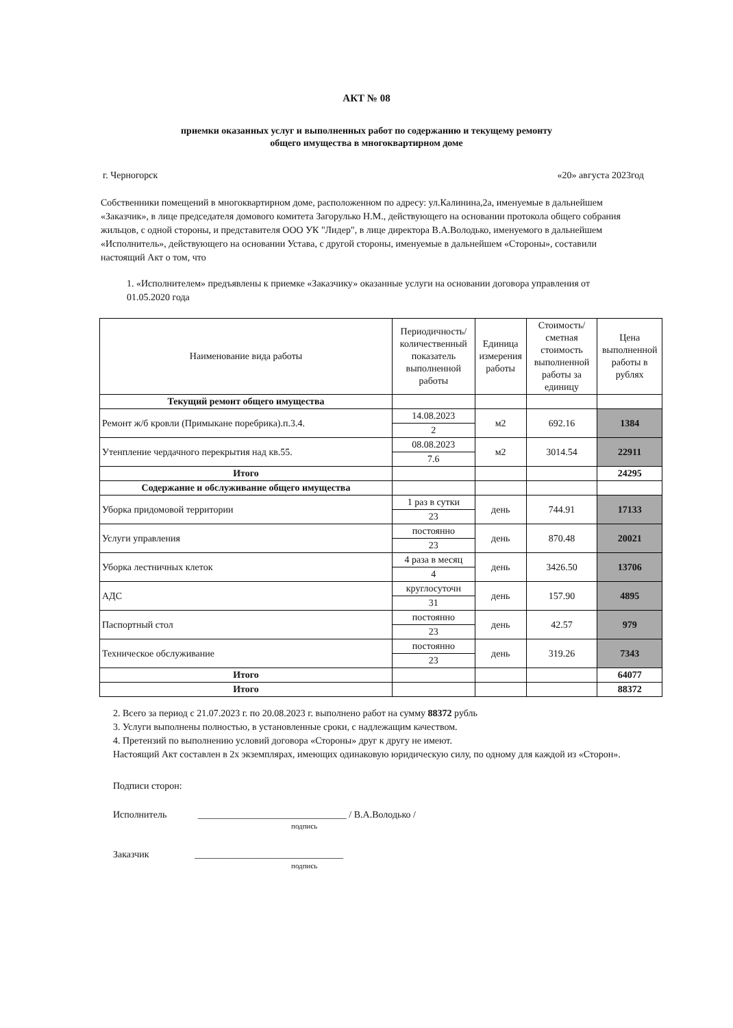АКТ № 08
приемки оказанных услуг и выполненных работ по содержанию и текущему ремонту
общего имущества в многоквартирном доме
г. Черногорск «20» августа 2023год
Собственники помещений в многоквартирном доме, расположенном по адресу: ул.Калинина,2а, именуемые в дальнейшем «Заказчик», в лице председателя домового комитета Загорулько Н.М., действующего на основании протокола общего собрания жильцов, с одной стороны, и представителя ООО УК "Лидер", в лице директора В.А.Володько, именуемого в дальнейшем «Исполнитель», действующего на основании Устава, с другой стороны, именуемые в дальнейшем «Стороны», составили настоящий Акт о том, что
1. «Исполнителем» предъявлены к приемке «Заказчику» оказанные услуги на основании договора управления от 01.05.2020 года
| Наименование вида работы | Периодичность/количественный показатель выполненной работы | Единица измерения работы | Стоимость/ сметная стоимость выполненной работы за единицу | Цена выполненной работы в рублях |
| --- | --- | --- | --- | --- |
| Текущий ремонт общего имущества | | | | |
| Ремонт ж/б кровли (Примыкане поребрика).п.3.4. | 14.08.2023 | м2 | 692.16 | 1384 |
| | 2 | | | |
| Утенпление чердачного перекрытия над кв.55. | 08.08.2023 | м2 | 3014.54 | 22911 |
| | 7.6 | | | |
| Итого | | | | 24295 |
| Содержание и обслуживание общего имущества | | | | |
| Уборка придомовой территории | 1 раз в сутки | день | 744.91 | 17133 |
| | 23 | | | |
| Услуги управления | постоянно | день | 870.48 | 20021 |
| | 23 | | | |
| Уборка лестничных клеток | 4 раза в месяц | день | 3426.50 | 13706 |
| | 4 | | | |
| АДС | круглосуточн | день | 157.90 | 4895 |
| | 31 | | | |
| Паспортный стол | постоянно | день | 42.57 | 979 |
| | 23 | | | |
| Техническое обслуживание | постоянно | день | 319.26 | 7343 |
| | 23 | | | |
| Итого | | | | 64077 |
| Итого | | | | 88372 |
2. Всего за период с 21.07.2023 г. по 20.08.2023 г. выполнено работ на сумму 88372 рубль
3. Услуги выполнены полностью, в установленные сроки, с надлежащим качеством.
4. Претензий по выполнению условий договора «Стороны» друг к другу не имеют.
Настоящий Акт составлен в 2х экземплярах, имеющих одинаковую юридическую силу, по одному для каждой из «Сторон».
Подписи сторон:
Исполнитель _______________________________ / В.А.Володько /
подпись
Заказчик _______________________________
подпись